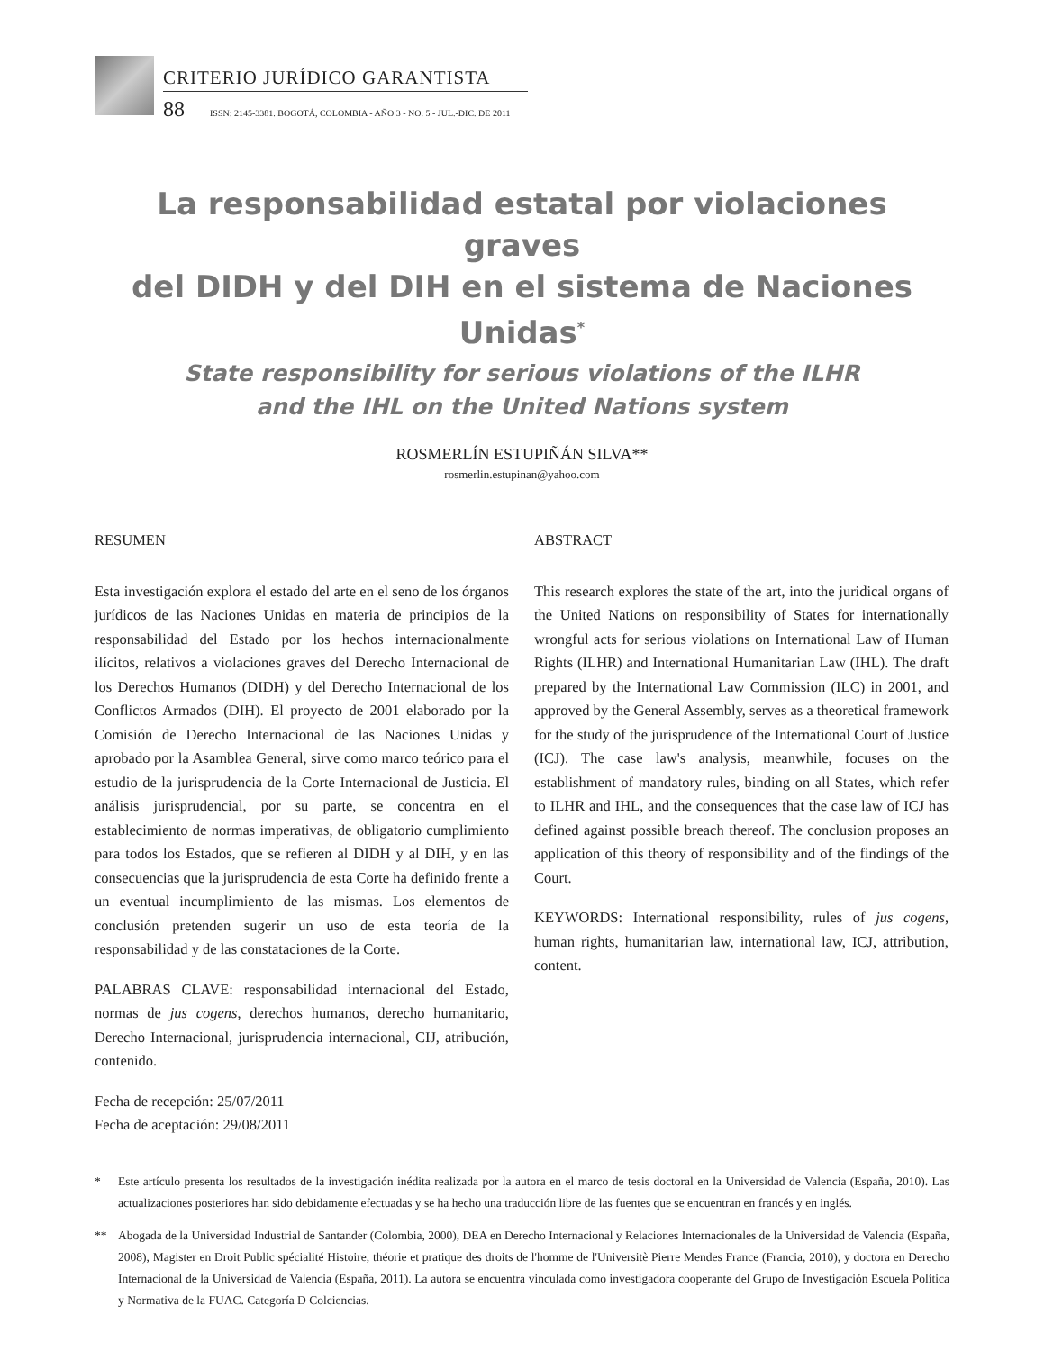CRITERIO JURÍDICO GARANTISTA
88 ISSN: 2145-3381. BOGOTÁ, COLOMBIA - AÑO 3 - NO. 5 - JUL.-DIC. DE 2011
La responsabilidad estatal por violaciones graves
del DIDH y del DIH en el sistema de Naciones Unidas<sup>*</sup>
State responsibility for serious violations of the ILHR
and the IHL on the United Nations system
ROSMERLÍN ESTUPIÑÁN SILVA**
rosmerlin.estupinan@yahoo.com
RESUMEN
Esta investigación explora el estado del arte en el seno de los órganos jurídicos de las Naciones Unidas en materia de principios de la responsabilidad del Estado por los hechos internacionalmente ilícitos, relativos a violaciones graves del Derecho Internacional de los Derechos Humanos (DIDH) y del Derecho Internacional de los Conflictos Armados (DIH). El proyecto de 2001 elaborado por la Comisión de Derecho Internacional de las Naciones Unidas y aprobado por la Asamblea General, sirve como marco teórico para el estudio de la jurisprudencia de la Corte Internacional de Justicia. El análisis jurisprudencial, por su parte, se concentra en el establecimiento de normas imperativas, de obligatorio cumplimiento para todos los Estados, que se refieren al DIDH y al DIH, y en las consecuencias que la jurisprudencia de esta Corte ha definido frente a un eventual incumplimiento de las mismas. Los elementos de conclusión pretenden sugerir un uso de esta teoría de la responsabilidad y de las constataciones de la Corte.
PALABRAS CLAVE: responsabilidad internacional del Estado, normas de jus cogens, derechos humanos, derecho humanitario, Derecho Internacional, jurisprudencia internacional, CIJ, atribución, contenido.
Fecha de recepción: 25/07/2011
Fecha de aceptación: 29/08/2011
ABSTRACT
This research explores the state of the art, into the juridical organs of the United Nations on responsibility of States for internationally wrongful acts for serious violations on International Law of Human Rights (ILHR) and International Humanitarian Law (IHL). The draft prepared by the International Law Commission (ILC) in 2001, and approved by the General Assembly, serves as a theoretical framework for the study of the jurisprudence of the International Court of Justice (ICJ). The case law's analysis, meanwhile, focuses on the establishment of mandatory rules, binding on all States, which refer to ILHR and IHL, and the consequences that the case law of ICJ has defined against possible breach thereof. The conclusion proposes an application of this theory of responsibility and of the findings of the Court.
KEYWORDS: International responsibility, rules of jus cogens, human rights, humanitarian law, international law, ICJ, attribution, content.
* Este artículo presenta los resultados de la investigación inédita realizada por la autora en el marco de tesis doctoral en la Universidad de Valencia (España, 2010). Las actualizaciones posteriores han sido debidamente efectuadas y se ha hecho una traducción libre de las fuentes que se encuentran en francés y en inglés.
** Abogada de la Universidad Industrial de Santander (Colombia, 2000), DEA en Derecho Internacional y Relaciones Internacionales de la Universidad de Valencia (España, 2008), Magister en Droit Public spécialité Histoire, théorie et pratique des droits de l'homme de l'Universitè Pierre Mendes France (Francia, 2010), y doctora en Derecho Internacional de la Universidad de Valencia (España, 2011). La autora se encuentra vinculada como investigadora cooperante del Grupo de Investigación Escuela Política y Normativa de la FUAC. Categoría D Colciencias.